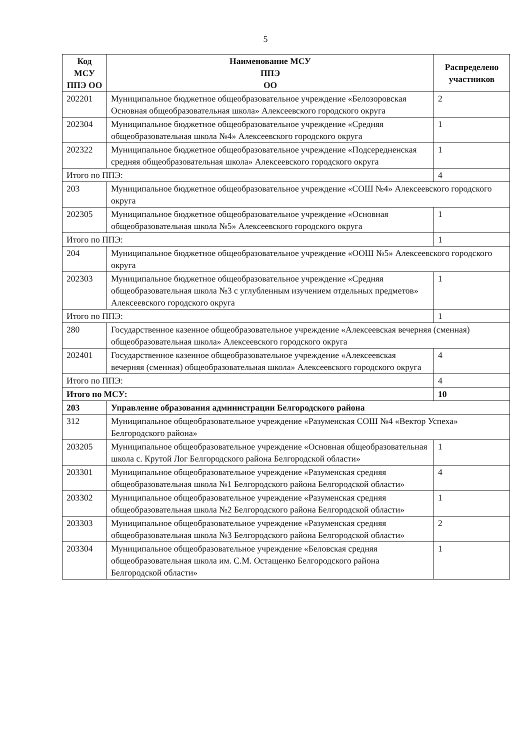5
| Код МСУ ППЭ ОО | Наименование МСУ ППЭ ОО | Распределено участников |
| --- | --- | --- |
| 202201 | Муниципальное бюджетное общеобразовательное учреждение «Белозоровская Основная общеобразовательная школа» Алексеевского городского округа | 2 |
| 202304 | Муниципальное бюджетное общеобразовательное учреждение «Средняя общеобразовательная школа №4» Алексеевского городского округа | 1 |
| 202322 | Муниципальное бюджетное общеобразовательное учреждение «Подсередненская средняя общеобразовательная школа» Алексеевского городского округа | 1 |
| Итого по ППЭ: | | 4 |
| 203 | Муниципальное бюджетное общеобразовательное учреждение «СОШ №4» Алексеевского городского округа | |
| 202305 | Муниципальное бюджетное общеобразовательное учреждение «Основная общеобразовательная школа №5» Алексеевского городского округа | 1 |
| Итого по ППЭ: | | 1 |
| 204 | Муниципальное бюджетное общеобразовательное учреждение «ООШ №5» Алексеевского городского округа | |
| 202303 | Муниципальное бюджетное общеобразовательное учреждение «Средняя общеобразовательная школа №3 с углубленным изучением отдельных предметов» Алексеевского городского округа | 1 |
| Итого по ППЭ: | | 1 |
| 280 | Государственное казенное общеобразовательное учреждение «Алексеевская вечерняя (сменная) общеобразовательная школа» Алексеевского городского округа | |
| 202401 | Государственное казенное общеобразовательное учреждение «Алексеевская вечерняя (сменная) общеобразовательная школа» Алексеевского городского округа | 4 |
| Итого по ППЭ: | | 4 |
| Итого по МСУ: | | 10 |
| 203 | Управление образования администрации Белгородского района | |
| 312 | Муниципальное общеобразовательное учреждение «Разуменская СОШ №4 «Вектор Успеха» Белгородского района» | |
| 203205 | Муниципальное общеобразовательное учреждение «Основная общеобразовательная школа с. Крутой Лог Белгородского района Белгородской области» | 1 |
| 203301 | Муниципальное общеобразовательное учреждение «Разуменская средняя общеобразовательная школа №1 Белгородского района Белгородской области» | 4 |
| 203302 | Муниципальное общеобразовательное учреждение «Разуменская средняя общеобразовательная школа №2 Белгородского района Белгородской области» | 1 |
| 203303 | Муниципальное общеобразовательное учреждение «Разуменская средняя общеобразовательная школа №3 Белгородского района Белгородской области» | 2 |
| 203304 | Муниципальное общеобразовательное учреждение «Беловская средняя общеобразовательная школа им. С.М. Остащенко Белгородского района Белгородской области» | 1 |